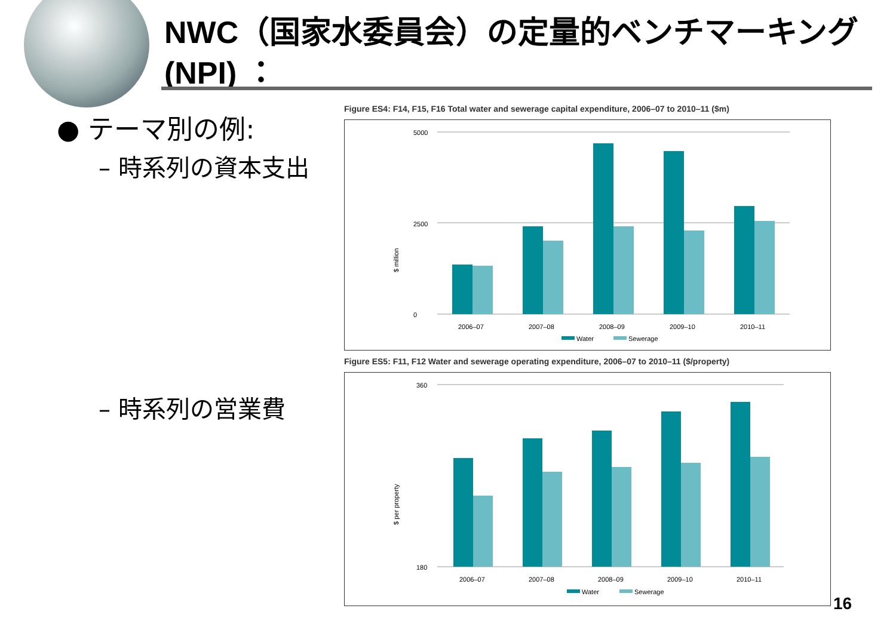NWC（国家水委員会）の定量的ベンチマーキング(NPI) ：
● テーマ別の例:
– 時系列の資本支出
– 時系列の営業費
Figure ES4: F14, F15, F16 Total water and sewerage capital expenditure, 2006–07 to 2010–11 ($m)
$ million
0
2500
5000
2006–07
2007–08
2008–09
2009–10
2010–11
Water
Sewerage
Figure ES5: F11, F12 Water and sewerage operating expenditure, 2006–07 to 2010–11 ($/property)
$ per property
180
360
2006–07
2007–08
2008–09
2009–10
2010–11
Water
Sewerage
16